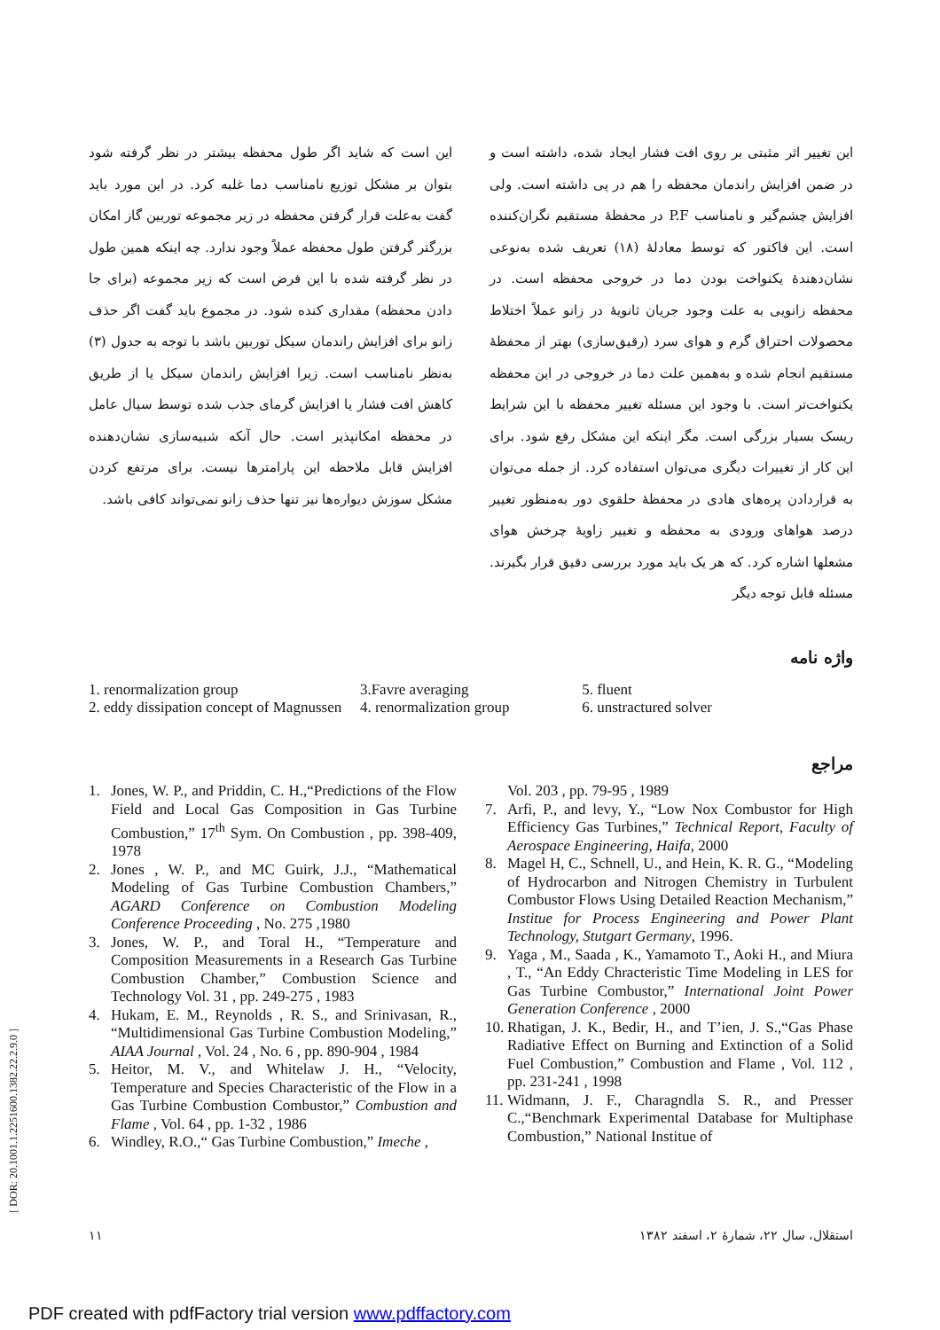این تغییر اثر مثبتی بر روی افت فشار ایجاد شده، داشته است و در ضمن افزایش راندمان محفظه را هم در پی داشته است. ولی افزایش چشم‌گیر و نامناسب P.F در محفظهٔ مستقیم نگران‌کننده است. این فاکتور که توسط معادلهٔ (۱۸) تعریف شده به‌نوعی نشان‌دهندهٔ یکنواخت بودن دما در خروجی محفظه است. در محفظه زانویی به علت وجود جریان ثانویهٔ در زانو عملاً اختلاط محصولات احتراق گرم و هوای سرد (رقیق‌سازی) بهتر از محفظهٔ مستقیم انجام شده و به‌همین علت دما در خروجی در این محفظه یکنواخت‌تر است. با وجود این مسئله تغییر محفظه با این شرایط ریسک بسیار بزرگی است. مگر اینکه این مشکل رفع شود. برای این کار از تغییرات دیگری می‌توان استفاده کرد. از جمله می‌توان به قراردادن پره‌های هادی در محفظهٔ حلقوی دور به‌منظور تغییر درصد هواهای ورودی به محفظه و تغییر زاویهٔ چرخش هوای مشعلها اشاره کرد. که هر یک باید مورد بررسی دقیق قرار بگیرند. مسئله قابل توجه دیگر
این است که شاید اگر طول محفظه بیشتر در نظر گرفته شود بتوان بر مشکل توزیع نامناسب دما غلبه کرد. در این مورد باید گفت به‌علت قرار گرفتن محفظه در زیر مجموعه توربین گاز امکان بزرگتر گرفتن طول محفظه عملاً وجود ندارد. چه اینکه همین طول در نظر گرفته شده با این فرض است که زیر مجموعه (برای جا دادن محفظه) مقداری کنده شود. در مجموع باید گفت اگر حذف زانو برای افزایش راندمان سیکل توربین باشد با توجه به جدول (۳) به‌نظر نامناسب است. زیرا افزایش راندمان سیکل یا از طریق کاهش افت فشار یا افزایش گرمای جذب شده توسط سیال عامل در محفظه امکانپذیر است. حال آنکه شبیه‌سازی نشان‌دهنده افزایش قابل ملاحظه این پارامترها نیست. برای مرتفع کردن مشکل سوزش دیواره‌ها نیز تنها حذف زانو نمی‌تواند کافی باشد.
واژه نامه
1. renormalization group
2. eddy dissipation concept of Magnussen
3.Favre averaging
4. renormalization group
5. fluent
6. unstractured solver
مراجع
1. Jones, W. P., and Priddin, C. H.,“Predictions of the Flow Field and Local Gas Composition in Gas Turbine Combustion,” 17<sup>th</sup> Sym. On Combustion , pp. 398-409, 1978
2. Jones , W. P., and MC Guirk, J.J., “Mathematical Modeling of Gas Turbine Combustion Chambers,” AGARD Conference on Combustion Modeling Conference Proceeding , No. 275 ,1980
3. Jones, W. P., and Toral H., “Temperature and Composition Measurements in a Research Gas Turbine Combustion Chamber,” Combustion Science and Technology Vol. 31 , pp. 249-275 , 1983
4. Hukam, E. M., Reynolds , R. S., and Srinivasan, R., “Multidimensional Gas Turbine Combustion Modeling,” AIAA Journal , Vol. 24 , No. 6 , pp. 890-904 , 1984
5. Heitor, M. V., and Whitelaw J. H., “Velocity, Temperature and Species Characteristic of the Flow in a Gas Turbine Combustion Combustor,” Combustion and Flame , Vol. 64 , pp. 1-32 , 1986
6. Windley, R.O.,“ Gas Turbine Combustion,” Imeche ,
Vol. 203 , pp. 79-95 , 1989
7. Arfi, P., and levy, Y., “Low Nox Combustor for High Efficiency Gas Turbines,” Technical Report, Faculty of Aerospace Engineering, Haifa, 2000
8. Magel H, C., Schnell, U., and Hein, K. R. G., “Modeling of Hydrocarbon and Nitrogen Chemistry in Turbulent Combustor Flows Using Detailed Reaction Mechanism,” Institue for Process Engineering and Power Plant Technology, Stutgart Germany, 1996.
9. Yaga , M., Saada , K., Yamamoto T., Aoki H., and Miura , T., “An Eddy Chracteristic Time Modeling in LES for Gas Turbine Combustor,” International Joint Power Generation Conference , 2000
10. Rhatigan, J. K., Bedir, H., and T’ien, J. S.,“Gas Phase Radiative Effect on Burning and Extinction of a Solid Fuel Combustion,” Combustion and Flame , Vol. 112 , pp. 231-241 , 1998
11. Widmann, J. F., Charagndla S. R., and Presser C.,“Benchmark Experimental Database for Multiphase Combustion,” National Institue of
۱۱ استقلال، سال ۲۲، شمارهٔ ۲، اسفند ۱۳۸۲
[ DOR: 20.1001.1.2251600.1382.22.2.9.0 ]
PDF created with pdfFactory trial version www.pdffactory.com